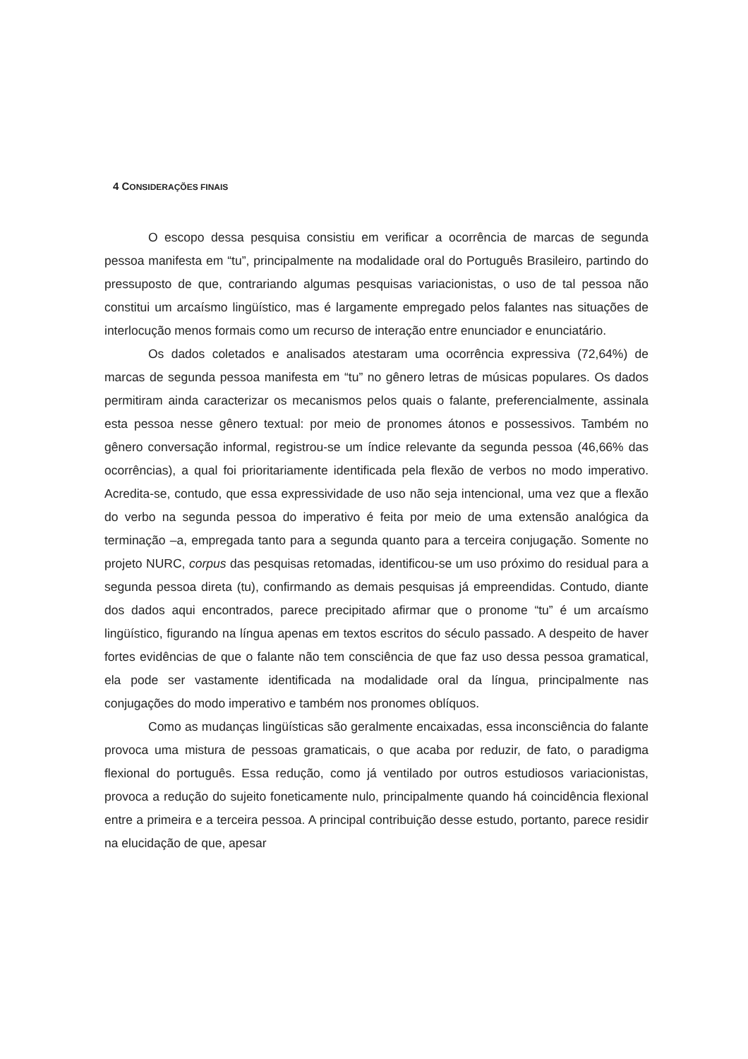4 CONSIDERAÇÕES FINAIS
O escopo dessa pesquisa consistiu em verificar a ocorrência de marcas de segunda pessoa manifesta em “tu”, principalmente na modalidade oral do Português Brasileiro, partindo do pressuposto de que, contrariando algumas pesquisas variacionistas, o uso de tal pessoa não constitui um arcaísmo lingüístico, mas é largamente empregado pelos falantes nas situações de interlocução menos formais como um recurso de interação entre enunciador e enunciatário.
Os dados coletados e analisados atestaram uma ocorrência expressiva (72,64%) de marcas de segunda pessoa manifesta em “tu” no gênero letras de músicas populares. Os dados permitiram ainda caracterizar os mecanismos pelos quais o falante, preferencialmente, assinala esta pessoa nesse gênero textual: por meio de pronomes átonos e possessivos. Também no gênero conversação informal, registrou-se um índice relevante da segunda pessoa (46,66% das ocorrências), a qual foi prioritariamente identificada pela flexão de verbos no modo imperativo. Acredita-se, contudo, que essa expressividade de uso não seja intencional, uma vez que a flexão do verbo na segunda pessoa do imperativo é feita por meio de uma extensão analógica da terminação –a, empregada tanto para a segunda quanto para a terceira conjugação. Somente no projeto NURC, corpus das pesquisas retomadas, identificou-se um uso próximo do residual para a segunda pessoa direta (tu), confirmando as demais pesquisas já empreendidas. Contudo, diante dos dados aqui encontrados, parece precipitado afirmar que o pronome “tu” é um arcaísmo lingüístico, figurando na língua apenas em textos escritos do século passado. A despeito de haver fortes evidências de que o falante não tem consciência de que faz uso dessa pessoa gramatical, ela pode ser vastamente identificada na modalidade oral da língua, principalmente nas conjugações do modo imperativo e também nos pronomes oblíquos.
Como as mudanças lingüísticas são geralmente encaixadas, essa inconsciência do falante provoca uma mistura de pessoas gramaticais, o que acaba por reduzir, de fato, o paradigma flexional do português. Essa redução, como já ventilado por outros estudiosos variacionistas, provoca a redução do sujeito foneticamente nulo, principalmente quando há coincidência flexional entre a primeira e a terceira pessoa. A principal contribuição desse estudo, portanto, parece residir na elucidação de que, apesar